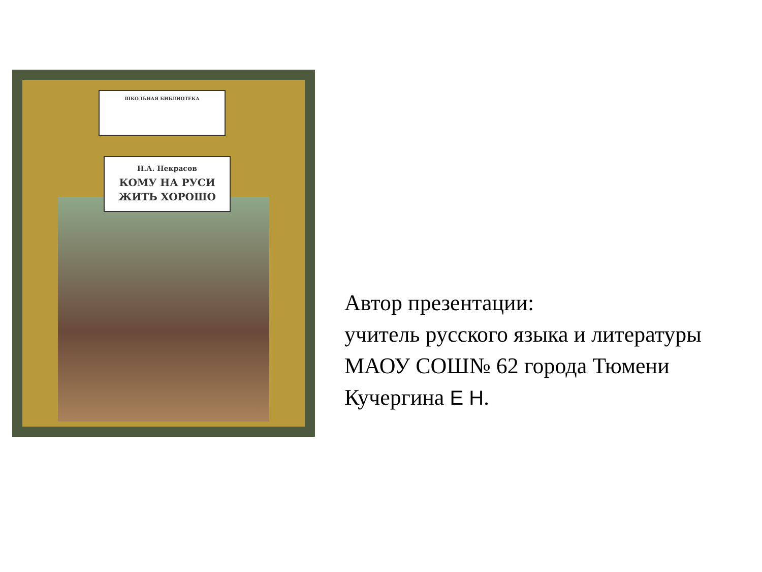ШКОЛЬНАЯ БИБЛИОТЕКА
Н.А. Некрасов
КОМУ НА РУСИ
ЖИТЬ ХОРОШО
Автор презентации:
учитель русского языка и литературы
МАОУ СОШ№ 62 города Тюмени
Кучергина Е Н.